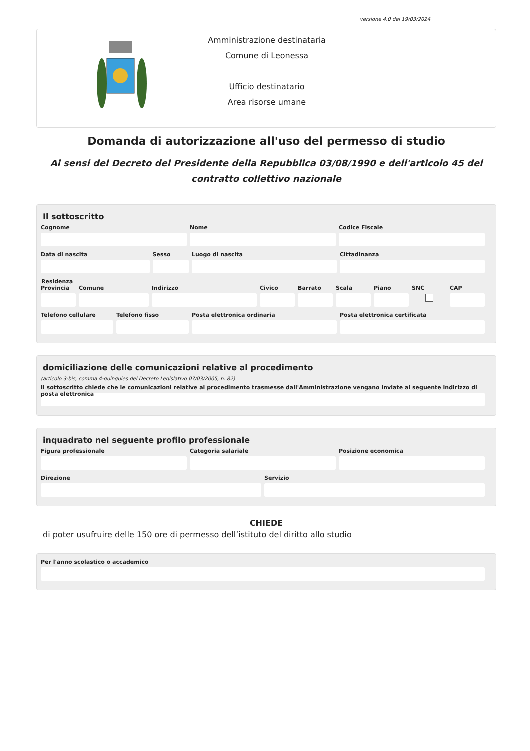versione 4.0 del 19/03/2024
Amministrazione destinataria
Comune di Leonessa
Ufficio destinatario
Area risorse umane
Domanda di autorizzazione all'uso del permesso di studio
Ai sensi del Decreto del Presidente della Repubblica 03/08/1990 e dell'articolo 45 del contratto collettivo nazionale
Il sottoscritto
Cognome Nome Codice Fiscale
Data di nascita Sesso Luogo di nascita Cittadinanza
Residenza
Provincia Comune Indirizzo Civico Barrato Scala Piano SNC CAP
Telefono cellulare Telefono fisso Posta elettronica ordinaria Posta elettronica certificata
domiciliazione delle comunicazioni relative al procedimento
(articolo 3-bis, comma 4-quinquies del Decreto Legislativo 07/03/2005, n. 82)
Il sottoscritto chiede che le comunicazioni relative al procedimento trasmesse dall'Amministrazione vengano inviate al seguente indirizzo di posta elettronica
inquadrato nel seguente profilo professionale
Figura professionale Categoria salariale Posizione economica
Direzione Servizio
CHIEDE
di poter usufruire delle 150 ore di permesso dell’istituto del diritto allo studio
Per l'anno scolastico o accademico